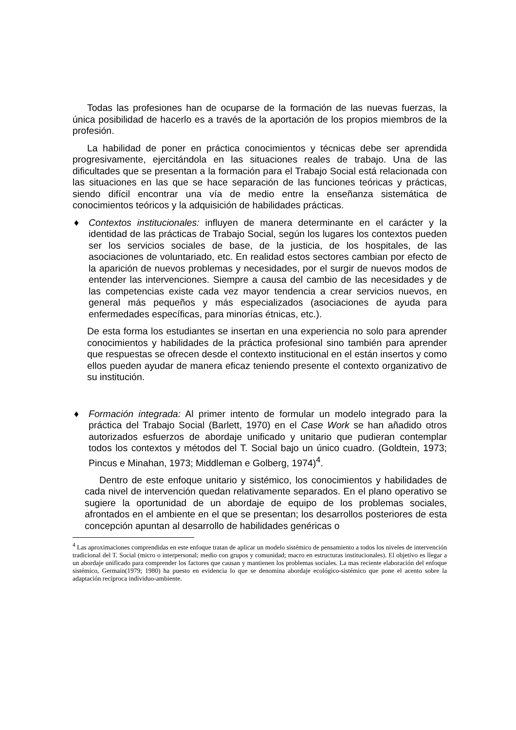Todas las profesiones han de ocuparse de la formación de las nuevas fuerzas, la única posibilidad de hacerlo es a través de la aportación de los propios miembros de la profesión.
La habilidad de poner en práctica conocimientos y técnicas debe ser aprendida progresivamente, ejercitándola en las situaciones reales de trabajo. Una de las dificultades que se presentan a la formación para el Trabajo Social está relacionada con las situaciones en las que se hace separación de las funciones teóricas y prácticas, siendo difícil encontrar una vía de medio entre la enseñanza sistemática de conocimientos teóricos y la adquisición de habilidades prácticas.
♦ Contextos institucionales: influyen de manera determinante en el carácter y la identidad de las prácticas de Trabajo Social, según los lugares los contextos pueden ser los servicios sociales de base, de la justicia, de los hospitales, de las asociaciones de voluntariado, etc. En realidad estos sectores cambian por efecto de la aparición de nuevos problemas y necesidades, por el surgir de nuevos modos de entender las intervenciones. Siempre a causa del cambio de las necesidades y de las competencias existe cada vez mayor tendencia a crear servicios nuevos, en general más pequeños y más especializados (asociaciones de ayuda para enfermedades específicas, para minorías étnicas, etc.).
De esta forma los estudiantes se insertan en una experiencia no solo para aprender conocimientos y habilidades de la práctica profesional sino también para aprender que respuestas se ofrecen desde el contexto institucional en el están insertos y como ellos pueden ayudar de manera eficaz teniendo presente el contexto organizativo de su institución.
♦ Formación integrada: Al primer intento de formular un modelo integrado para la práctica del Trabajo Social (Barlett, 1970) en el Case Work se han añadido otros autorizados esfuerzos de abordaje unificado y unitario que pudieran contemplar todos los contextos y métodos del T. Social bajo un único cuadro. (Goldtein, 1973; Pincus e Minahan, 1973; Middleman e Golberg, 1974)<sup>4</sup>.
Dentro de este enfoque unitario y sistémico, los conocimientos y habilidades de cada nivel de intervención quedan relativamente separados. En el plano operativo se sugiere la oportunidad de un abordaje de equipo de los problemas sociales, afrontados en el ambiente en el que se presentan; los desarrollos posteriores de esta concepción apuntan al desarrollo de habilidades genéricas o
<sup>4</sup> Las aproximaciones comprendidas en este enfoque tratan de aplicar un modelo sistémico de pensamiento a todos los niveles de intervención tradicional del T. Social (micro o interpersonal; medio con grupos y comunidad; macro en estructuras institucionales). El objetivo es llegar a un abordaje unificado para comprender los factores que causan y mantienen los problemas sociales. La mas reciente elaboración del enfoque sistémico, Germain(1979; 1980) ha puesto en evidencia lo que se denomina abordaje ecológico-sistémico que pone el acento sobre la adaptación recíproca individuo-ambiente.